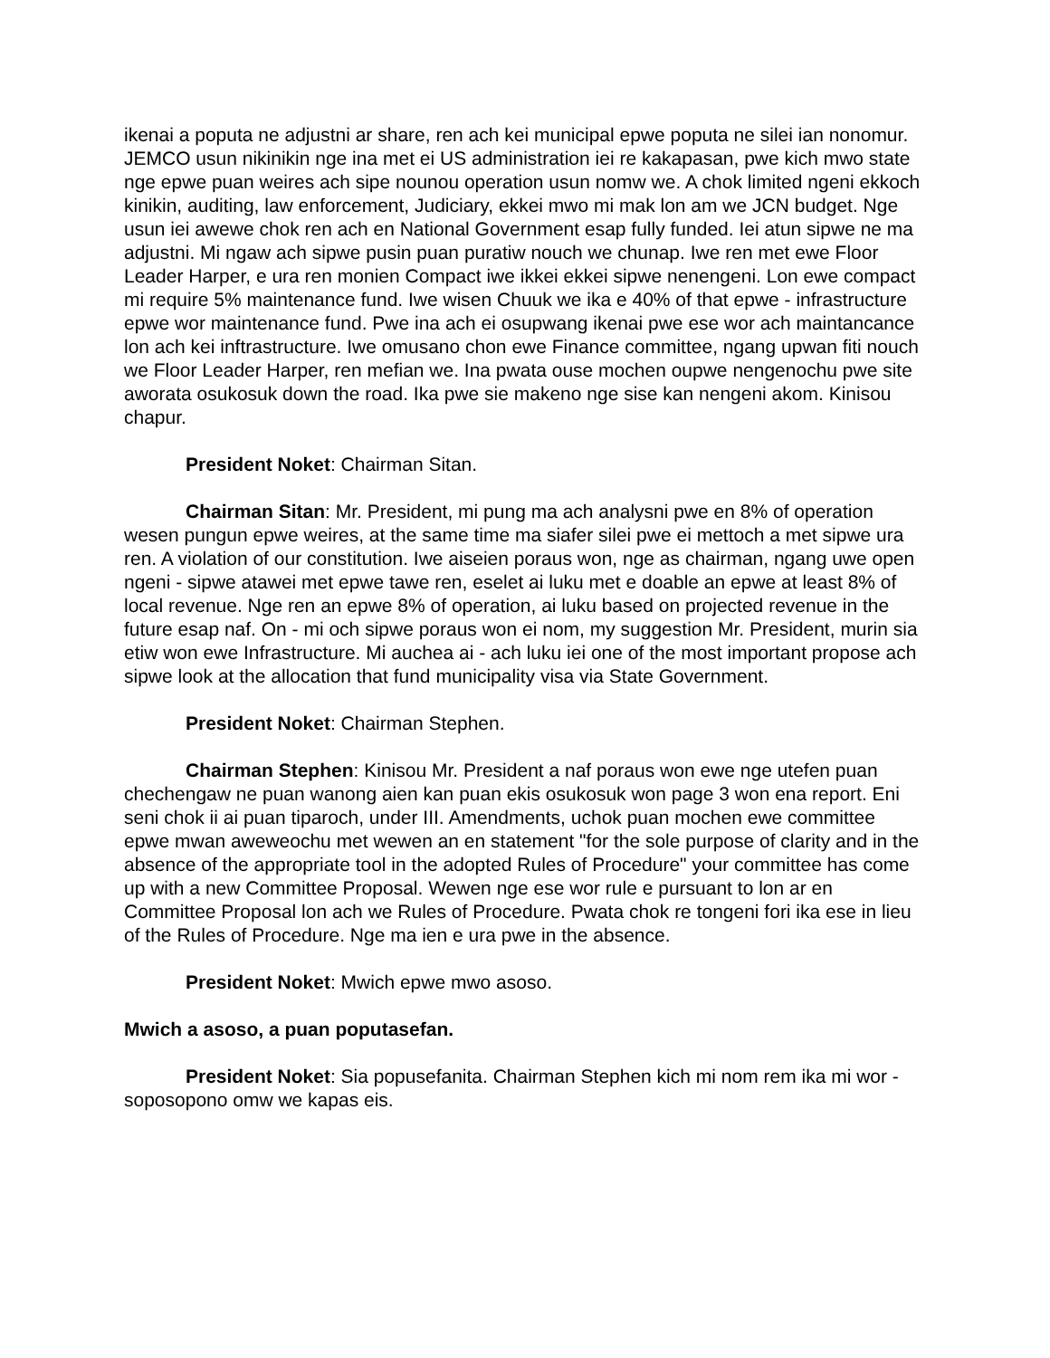ikenai a poputa ne adjustni ar share, ren ach kei municipal epwe poputa ne silei ian nonomur. JEMCO usun nikinikin nge ina met ei US administration iei re kakapasan, pwe kich mwo state nge epwe puan weires ach sipe nounou operation usun nomw we. A chok limited ngeni ekkoch kinikin, auditing, law enforcement, Judiciary, ekkei mwo mi mak lon am we JCN budget. Nge usun iei awewe chok ren ach en National Government esap fully funded. Iei atun sipwe ne ma adjustni. Mi ngaw ach sipwe pusin puan puratiw nouch we chunap. Iwe ren met ewe Floor Leader Harper, e ura ren monien Compact iwe ikkei ekkei sipwe nenengeni. Lon ewe compact mi require 5% maintenance fund. Iwe wisen Chuuk we ika e 40% of that epwe - infrastructure epwe wor maintenance fund. Pwe ina ach ei osupwang ikenai pwe ese wor ach maintancance lon ach kei inftrastructure. Iwe omusano chon ewe Finance committee, ngang upwan fiti nouch we Floor Leader Harper, ren mefian we. Ina pwata ouse mochen oupwe nengenochu pwe site aworata osukosuk down the road. Ika pwe sie makeno nge sise kan nengeni akom. Kinisou chapur.
President Noket: Chairman Sitan.
Chairman Sitan: Mr. President, mi pung ma ach analysni pwe en 8% of operation wesen pungun epwe weires, at the same time ma siafer silei pwe ei mettoch a met sipwe ura ren. A violation of our constitution. Iwe aiseien poraus won, nge as chairman, ngang uwe open ngeni - sipwe atawei met epwe tawe ren, eselet ai luku met e doable an epwe at least 8% of local revenue. Nge ren an epwe 8% of operation, ai luku based on projected revenue in the future esap naf. On - mi och sipwe poraus won ei nom, my suggestion Mr. President, murin sia etiw won ewe Infrastructure. Mi auchea ai - ach luku iei one of the most important propose ach sipwe look at the allocation that fund municipality visa via State Government.
President Noket: Chairman Stephen.
Chairman Stephen: Kinisou Mr. President a naf poraus won ewe nge utefen puan chechengaw ne puan wanong aien kan puan ekis osukosuk won page 3 won ena report. Eni seni chok ii ai puan tiparoch, under III. Amendments, uchok puan mochen ewe committee epwe mwan aweweochu met wewen an en statement "for the sole purpose of clarity and in the absence of the appropriate tool in the adopted Rules of Procedure" your committee has come up with a new Committee Proposal. Wewen nge ese wor rule e pursuant to lon ar en Committee Proposal lon ach we Rules of Procedure. Pwata chok re tongeni fori ika ese in lieu of the Rules of Procedure. Nge ma ien e ura pwe in the absence.
President Noket: Mwich epwe mwo asoso.
Mwich a asoso, a puan poputasefan.
President Noket: Sia popusefanita. Chairman Stephen kich mi nom rem ika mi wor - soposopono omw we kapas eis.